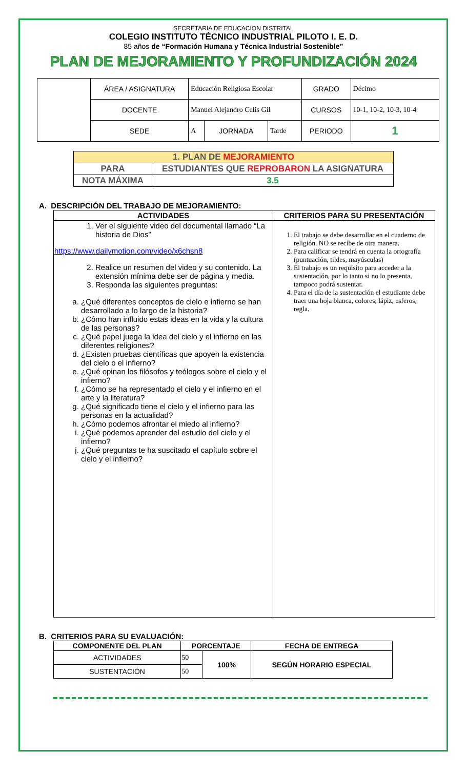SECRETARIA DE EDUCACION DISTRITAL
COLEGIO INSTITUTO TÉCNICO INDUSTRIAL PILOTO I. E. D.
85 años de “Formación Humana y Técnica Industrial Sostenible”
PLAN DE MEJORAMIENTO Y PROFUNDIZACIÓN 2024
| | ÁREA / ASIGNATURA | Educación Religiosa Escolar | | | GRADO | Décimo |
| | DOCENTE | Manuel Alejandro Celis Gil | | | CURSOS | 10-1, 10-2, 10-3, 10-4 |
| | SEDE | A | JORNADA | Tarde | PERIODO | 1 |
| 1. PLAN DE MEJORAMIENTO | |
| PARA | ESTUDIANTES QUE REPROBARON LA ASIGNATURA |
| NOTA MÁXIMA | 3.5 |
A. DESCRIPCIÓN DEL TRABAJO DE MEJORAMIENTO:
| ACTIVIDADES | CRITERIOS PARA SU PRESENTACIÓN |
| --- | --- |
| 1. Ver el siguiente video del documental llamado “La historia de Dios” https://www.dailymotion.com/video/x6chsn8 2. Realice un resumen del video y su contenido. La extensión mínima debe ser de página y media. 3. Responda las siguientes preguntas: a. ¿Qué diferentes conceptos de cielo e infierno se han desarrollado a lo largo de la historia? b. ¿Cómo han influido estas ideas en la vida y la cultura de las personas? c. ¿Qué papel juega la idea del cielo y el infierno en las diferentes religiones? d. ¿Existen pruebas científicas que apoyen la existencia del cielo o el infierno? e. ¿Qué opinan los filósofos y teólogos sobre el cielo y el infierno? f. ¿Cómo se ha representado el cielo y el infierno en el arte y la literatura? g. ¿Qué significado tiene el cielo y el infierno para las personas en la actualidad? h. ¿Cómo podemos afrontar el miedo al infierno? i. ¿Qué podemos aprender del estudio del cielo y el infierno? j. ¿Qué preguntas te ha suscitado el capítulo sobre el cielo y el infierno? | 1. El trabajo se debe desarrollar en el cuaderno de religión. NO se recibe de otra manera. 2. Para calificar se tendrá en cuenta la ortografía (puntuación, tildes, mayúsculas) 3. El trabajo es un requisito para acceder a la sustentación, por lo tanto si no lo presenta, tampoco podrá sustentar. 4. Para el día de la sustentación el estudiante debe traer una hoja blanca, colores, lápiz, esferos, regla. |
B. CRITERIOS PARA SU EVALUACIÓN:
| COMPONENTE DEL PLAN | PORCENTAJE | | FECHA DE ENTREGA |
| --- | --- | --- | --- |
| ACTIVIDADES | 50 | 100% | SEGÚN HORARIO ESPECIAL |
| SUSTENTACIÓN | 50 | | |